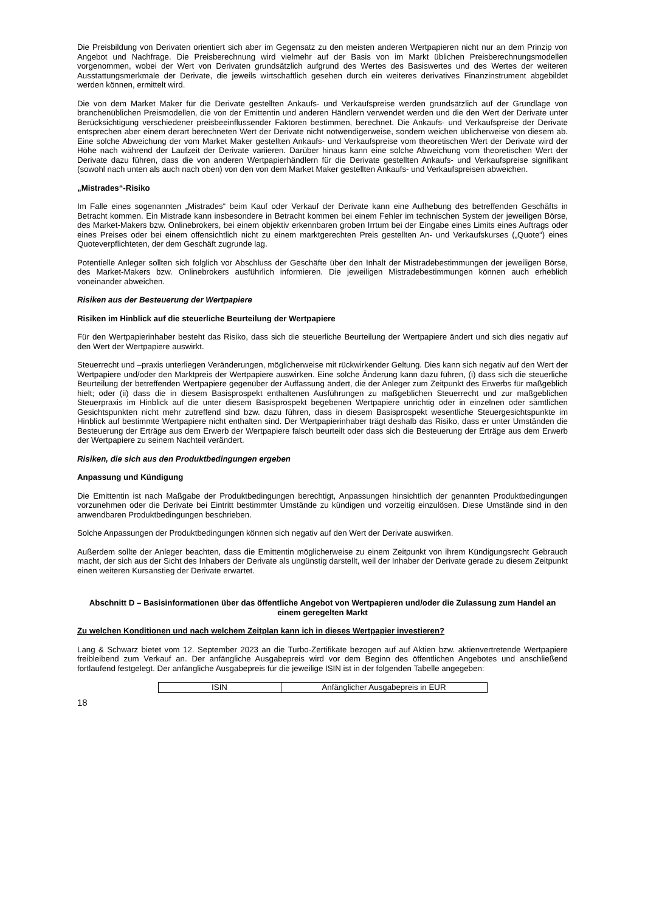Die Preisbildung von Derivaten orientiert sich aber im Gegensatz zu den meisten anderen Wertpapieren nicht nur an dem Prinzip von Angebot und Nachfrage. Die Preisberechnung wird vielmehr auf der Basis von im Markt üblichen Preisberechnungsmodellen vorgenommen, wobei der Wert von Derivaten grundsätzlich aufgrund des Wertes des Basiswertes und des Wertes der weiteren Ausstattungsmerkmale der Derivate, die jeweils wirtschaftlich gesehen durch ein weiteres derivatives Finanzinstrument abgebildet werden können, ermittelt wird.
Die von dem Market Maker für die Derivate gestellten Ankaufs- und Verkaufspreise werden grundsätzlich auf der Grundlage von branchenüblichen Preismodellen, die von der Emittentin und anderen Händlern verwendet werden und die den Wert der Derivate unter Berücksichtigung verschiedener preisbeeinflussender Faktoren bestimmen, berechnet. Die Ankaufs- und Verkaufspreise der Derivate entsprechen aber einem derart berechneten Wert der Derivate nicht notwendigerweise, sondern weichen üblicherweise von diesem ab. Eine solche Abweichung der vom Market Maker gestellten Ankaufs- und Verkaufspreise vom theoretischen Wert der Derivate wird der Höhe nach während der Laufzeit der Derivate variieren. Darüber hinaus kann eine solche Abweichung vom theoretischen Wert der Derivate dazu führen, dass die von anderen Wertpapierhändlern für die Derivate gestellten Ankaufs- und Verkaufspreise signifikant (sowohl nach unten als auch nach oben) von den von dem Market Maker gestellten Ankaufs- und Verkaufspreisen abweichen.
„Mistrades“-Risiko
Im Falle eines sogenannten „Mistrades“ beim Kauf oder Verkauf der Derivate kann eine Aufhebung des betreffenden Geschäfts in Betracht kommen. Ein Mistrade kann insbesondere in Betracht kommen bei einem Fehler im technischen System der jeweiligen Börse, des Market-Makers bzw. Onlinebrokers, bei einem objektiv erkennbaren groben Irrtum bei der Eingabe eines Limits eines Auftrags oder eines Preises oder bei einem offensichtlich nicht zu einem marktgerechten Preis gestellten An- und Verkaufskurses („Quote“) eines Quoteverpflichteten, der dem Geschäft zugrunde lag.
Potentielle Anleger sollten sich folglich vor Abschluss der Geschäfte über den Inhalt der Mistradebestimmungen der jeweiligen Börse, des Market-Makers bzw. Onlinebrokers ausführlich informieren. Die jeweiligen Mistradebestimmungen können auch erheblich voneinander abweichen.
Risiken aus der Besteuerung der Wertpapiere
Risiken im Hinblick auf die steuerliche Beurteilung der Wertpapiere
Für den Wertpapierinhaber besteht das Risiko, dass sich die steuerliche Beurteilung der Wertpapiere ändert und sich dies negativ auf den Wert der Wertpapiere auswirkt.
Steuerrecht und –praxis unterliegen Veränderungen, möglicherweise mit rückwirkender Geltung. Dies kann sich negativ auf den Wert der Wertpapiere und/oder den Marktpreis der Wertpapiere auswirken. Eine solche Änderung kann dazu führen, (i) dass sich die steuerliche Beurteilung der betreffenden Wertpapiere gegenüber der Auffassung ändert, die der Anleger zum Zeitpunkt des Erwerbs für maßgeblich hielt; oder (ii) dass die in diesem Basisprospekt enthaltenen Ausführungen zu maßgeblichen Steuerrecht und zur maßgeblichen Steuerpraxis im Hinblick auf die unter diesem Basisprospekt begebenen Wertpapiere unrichtig oder in einzelnen oder sämtlichen Gesichtspunkten nicht mehr zutreffend sind bzw. dazu führen, dass in diesem Basisprospekt wesentliche Steuergesichtspunkte im Hinblick auf bestimmte Wertpapiere nicht enthalten sind. Der Wertpapierinhaber trägt deshalb das Risiko, dass er unter Umständen die Besteuerung der Erträge aus dem Erwerb der Wertpapiere falsch beurteilt oder dass sich die Besteuerung der Erträge aus dem Erwerb der Wertpapiere zu seinem Nachteil verändert.
Risiken, die sich aus den Produktbedingungen ergeben
Anpassung und Kündigung
Die Emittentin ist nach Maßgabe der Produktbedingungen berechtigt, Anpassungen hinsichtlich der genannten Produktbedingungen vorzunehmen oder die Derivate bei Eintritt bestimmter Umstände zu kündigen und vorzeitig einzulösen. Diese Umstände sind in den anwendbaren Produktbedingungen beschrieben.
Solche Anpassungen der Produktbedingungen können sich negativ auf den Wert der Derivate auswirken.
Außerdem sollte der Anleger beachten, dass die Emittentin möglicherweise zu einem Zeitpunkt von ihrem Kündigungsrecht Gebrauch macht, der sich aus der Sicht des Inhabers der Derivate als ungünstig darstellt, weil der Inhaber der Derivate gerade zu diesem Zeitpunkt einen weiteren Kursanstieg der Derivate erwartet.
Abschnitt D – Basisinformationen über das öffentliche Angebot von Wertpapieren und/oder die Zulassung zum Handel an einem geregelten Markt
Zu welchen Konditionen und nach welchem Zeitplan kann ich in dieses Wertpapier investieren?
Lang & Schwarz bietet vom 12. September 2023 an die Turbo-Zertifikate bezogen auf auf Aktien bzw. aktienvertretende Wertpapiere freibleibend zum Verkauf an. Der anfängliche Ausgabepreis wird vor dem Beginn des öffentlichen Angebotes und anschließend fortlaufend festgelegt. Der anfängliche Ausgabepreis für die jeweilige ISIN ist in der folgenden Tabelle angegeben:
| ISIN | Anfänglicher Ausgabepreis in EUR |
18